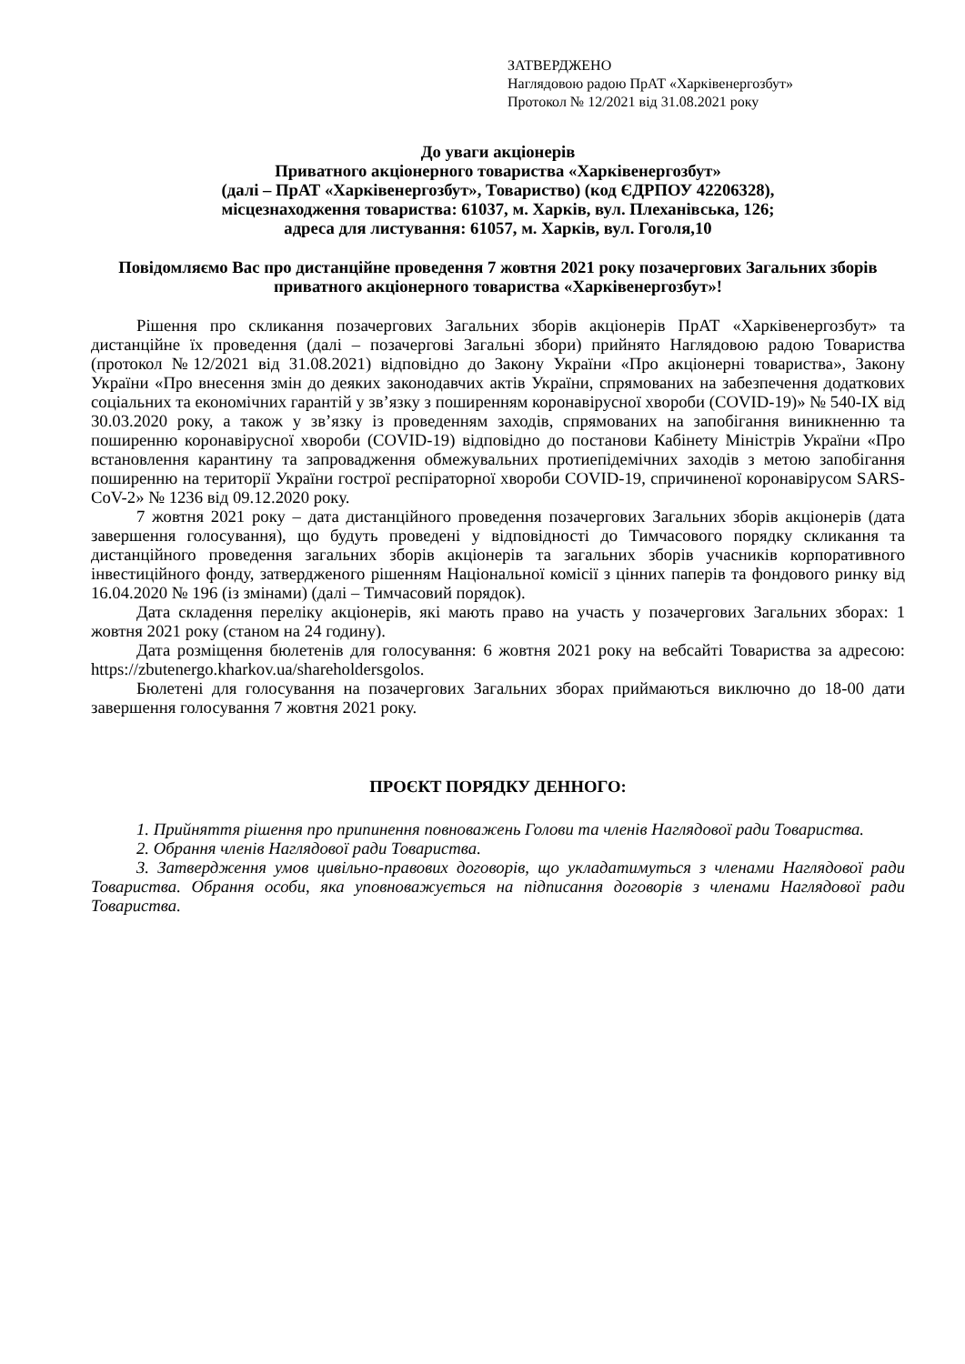ЗАТВЕРДЖЕНО
Наглядовою радою ПрАТ «Харківенергозбут»
Протокол № 12/2021 від 31.08.2021 року
До уваги акціонерів
Приватного акціонерного товариства «Харківенергозбут»
(далі – ПрАТ «Харківенергозбут», Товариство) (код ЄДРПОУ 42206328),
місцезнаходження товариства: 61037, м. Харків, вул. Плеханівська, 126;
адреса для листування: 61057, м. Харків, вул. Гоголя,10
Повідомляємо Вас про дистанційне проведення 7 жовтня 2021 року позачергових Загальних зборів приватного акціонерного товариства «Харківенергозбут»!
Рішення про скликання позачергових Загальних зборів акціонерів ПрАТ «Харківенергозбут» та дистанційне їх проведення (далі – позачергові Загальні збори) прийнято Наглядовою радою Товариства (протокол №12/2021 від 31.08.2021) відповідно до Закону України «Про акціонерні товариства», Закону України «Про внесення змін до деяких законодавчих актів України, спрямованих на забезпечення додаткових соціальних та економічних гарантій у зв’язку з поширенням коронавірусної хвороби (COVID-19)» № 540-IX від 30.03.2020 року, а також у зв’язку із проведенням заходів, спрямованих на запобігання виникненню та поширенню коронавірусної хвороби (COVID-19) відповідно до постанови Кабінету Міністрів України «Про встановлення карантину та запровадження обмежувальних протиепідемічних заходів з метою запобігання поширенню на території України гострої респіраторної хвороби COVID-19, спричиненої коронавірусом SARS-CoV-2» № 1236 від 09.12.2020 року.
7 жовтня 2021 року – дата дистанційного проведення позачергових Загальних зборів акціонерів (дата завершення голосування), що будуть проведені у відповідності до Тимчасового порядку скликання та дистанційного проведення загальних зборів акціонерів та загальних зборів учасників корпоративного інвестиційного фонду, затвердженого рішенням Національної комісії з цінних паперів та фондового ринку від 16.04.2020 № 196 (із змінами) (далі – Тимчасовий порядок).
Дата складення переліку акціонерів, які мають право на участь у позачергових Загальних зборах: 1 жовтня 2021 року (станом на 24 годину).
Дата розміщення бюлетенів для голосування: 6 жовтня 2021 року на вебсайті Товариства за адресою: https://zbutenergo.kharkov.ua/shareholdersgolos.
Бюлетені для голосування на позачергових Загальних зборах приймаються виключно до 18-00 дати завершення голосування 7 жовтня 2021 року.
ПРОЄКТ ПОРЯДКУ ДЕННОГО:
1. Прийняття рішення про припинення повноважень Голови та членів Наглядової ради Товариства.
2. Обрання членів Наглядової ради Товариства.
3. Затвердження умов цивільно-правових договорів, що укладатимуться з членами Наглядової ради Товариства. Обрання особи, яка уповноважується на підписання договорів з членами Наглядової ради Товариства.